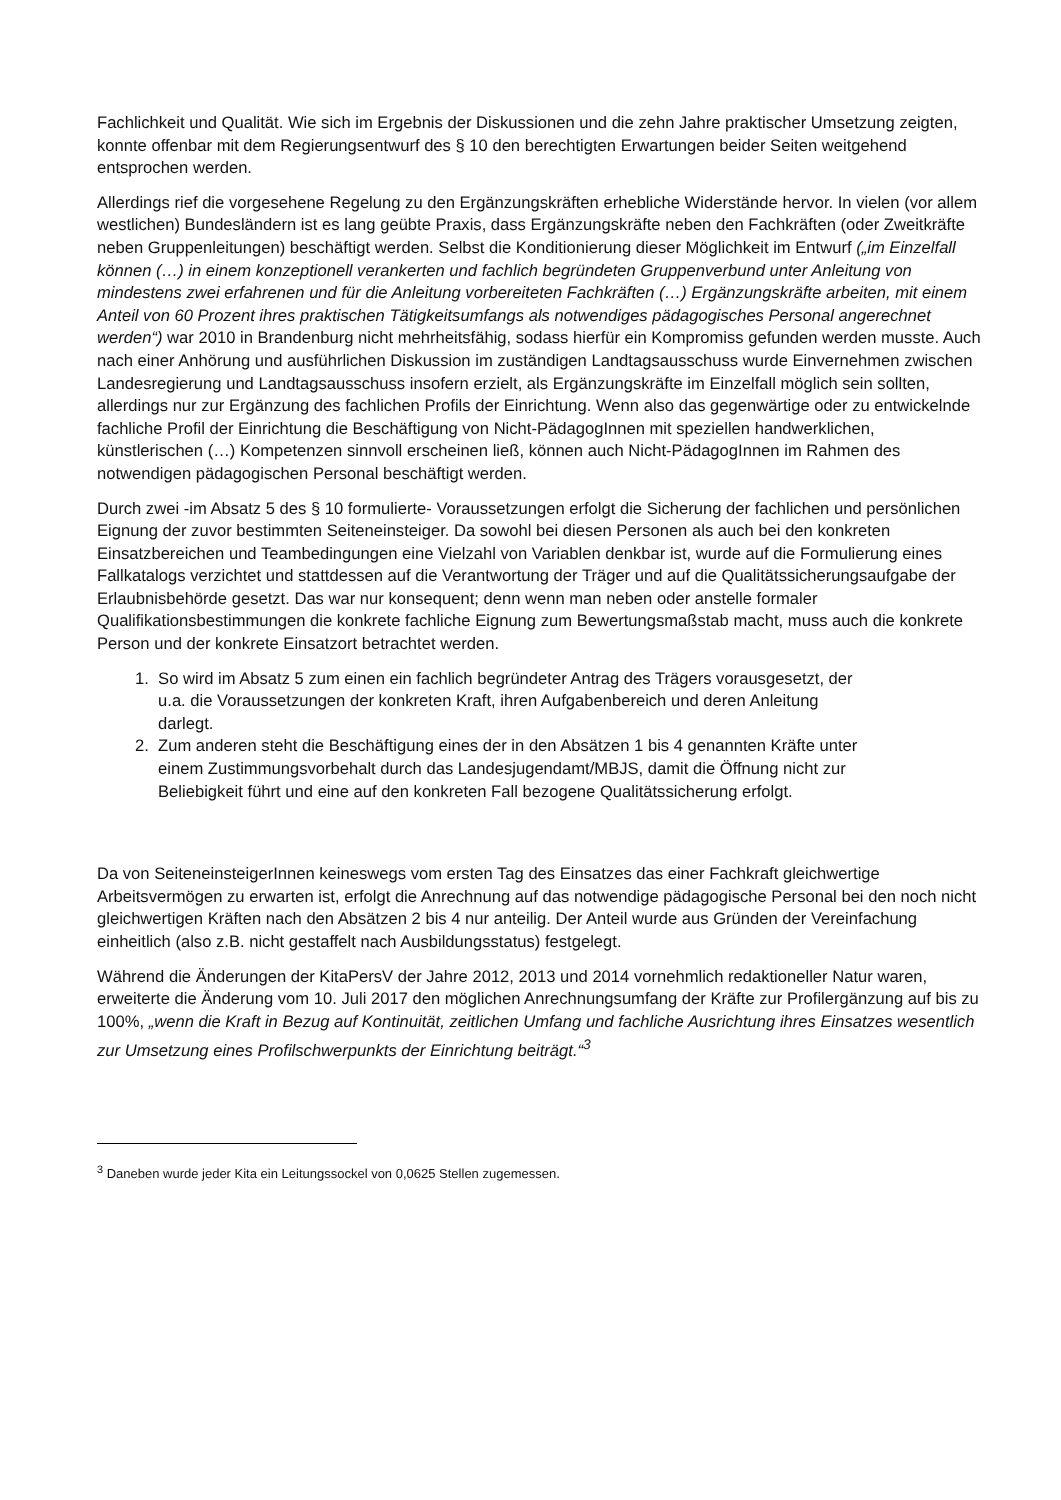Fachlichkeit und Qualität. Wie sich im Ergebnis der Diskussionen und die zehn Jahre praktischer Umsetzung zeigten, konnte offenbar mit dem Regierungsentwurf des § 10 den berechtigten Erwartungen beider Seiten weitgehend entsprochen werden.
Allerdings rief die vorgesehene Regelung zu den Ergänzungskräften erhebliche Widerstände hervor. In vielen (vor allem westlichen) Bundesländern ist es lang geübte Praxis, dass Ergänzungskräfte neben den Fachkräften (oder Zweitkräfte neben Gruppenleitungen) beschäftigt werden. Selbst die Konditionierung dieser Möglichkeit im Entwurf („im Einzelfall können (…) in einem konzeptionell verankerten und fachlich begründeten Gruppenverbund unter Anleitung von mindestens zwei erfahrenen und für die Anleitung vorbereiteten Fachkräften (…) Ergänzungskräfte arbeiten, mit einem Anteil von 60 Prozent ihres praktischen Tätigkeitsumfangs als notwendiges pädagogisches Personal angerechnet werden“) war 2010 in Brandenburg nicht mehrheitsfähig, sodass hierfür ein Kompromiss gefunden werden musste. Auch nach einer Anhörung und ausführlichen Diskussion im zuständigen Landtagsausschuss wurde Einvernehmen zwischen Landesregierung und Landtagsausschuss insofern erzielt, als Ergänzungskräfte im Einzelfall möglich sein sollten, allerdings nur zur Ergänzung des fachlichen Profils der Einrichtung. Wenn also das gegenwärtige oder zu entwickelnde fachliche Profil der Einrichtung die Beschäftigung von Nicht-PädagogInnen mit speziellen handwerklichen, künstlerischen (…) Kompetenzen sinnvoll erscheinen ließ, können auch Nicht-PädagogInnen im Rahmen des notwendigen pädagogischen Personal beschäftigt werden.
Durch zwei -im Absatz 5 des § 10 formulierte- Voraussetzungen erfolgt die Sicherung der fachlichen und persönlichen Eignung der zuvor bestimmten Seiteneinsteiger. Da sowohl bei diesen Personen als auch bei den konkreten Einsatzbereichen und Teambedingungen eine Vielzahl von Variablen denkbar ist, wurde auf die Formulierung eines Fallkatalogs verzichtet und stattdessen auf die Verantwortung der Träger und auf die Qualitätssicherungsaufgabe der Erlaubnisbehörde gesetzt. Das war nur konsequent; denn wenn man neben oder anstelle formaler Qualifikationsbestimmungen die konkrete fachliche Eignung zum Bewertungsmaßstab macht, muss auch die konkrete Person und der konkrete Einsatzort betrachtet werden.
1. So wird im Absatz 5 zum einen ein fachlich begründeter Antrag des Trägers vorausgesetzt, der
u.a. die Voraussetzungen der konkreten Kraft, ihren Aufgabenbereich und deren Anleitung
darlegt.
2. Zum anderen steht die Beschäftigung eines der in den Absätzen 1 bis 4 genannten Kräfte unter
einem Zustimmungsvorbehalt durch das Landesjugendamt/MBJS, damit die Öffnung nicht zur
Beliebigkeit führt und eine auf den konkreten Fall bezogene Qualitätssicherung erfolgt.
Da von SeiteneinsteigerInnen keineswegs vom ersten Tag des Einsatzes das einer Fachkraft gleichwertige Arbeitsvermögen zu erwarten ist, erfolgt die Anrechnung auf das notwendige pädagogische Personal bei den noch nicht gleichwertigen Kräften nach den Absätzen 2 bis 4 nur anteilig. Der Anteil wurde aus Gründen der Vereinfachung einheitlich (also z.B. nicht gestaffelt nach Ausbildungsstatus) festgelegt.
Während die Änderungen der KitaPersV der Jahre 2012, 2013 und 2014 vornehmlich redaktioneller Natur waren, erweiterte die Änderung vom 10. Juli 2017 den möglichen Anrechnungsumfang der Kräfte zur Profilergänzung auf bis zu 100%, „wenn die Kraft in Bezug auf Kontinuität, zeitlichen Umfang und fachliche Ausrichtung ihres Einsatzes wesentlich zur Umsetzung eines Profilschwerpunkts der Einrichtung beiträgt.“<sup>3</sup>
<sup>3</sup> Daneben wurde jeder Kita ein Leitungssockel von 0,0625 Stellen zugemessen.